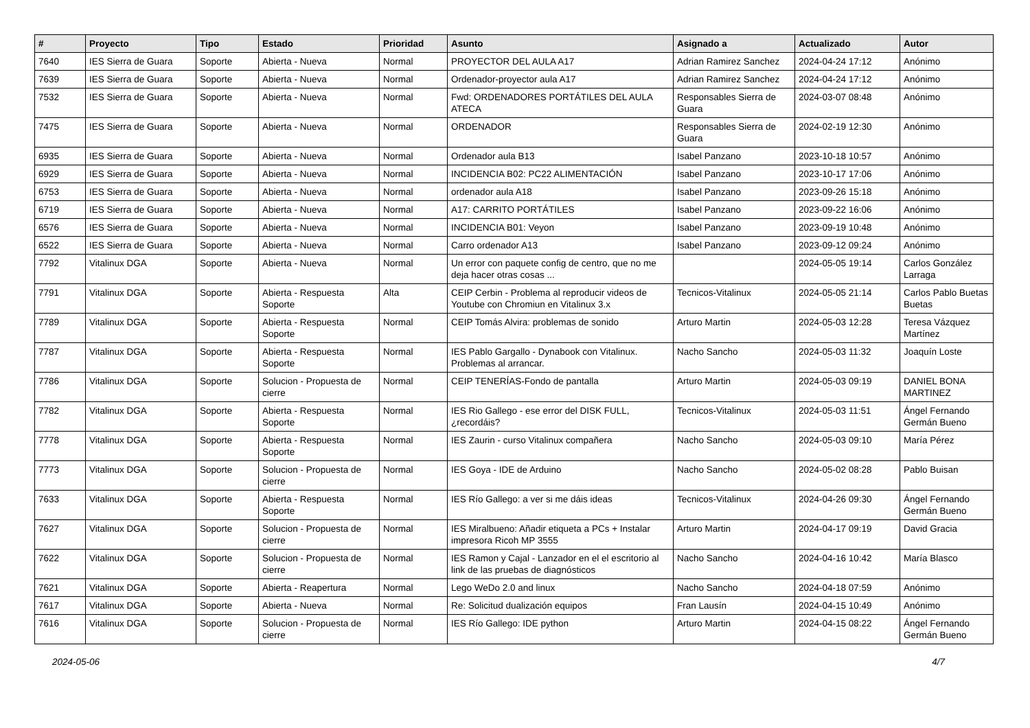| # | Proyecto | Tipo | Estado | Prioridad | Asunto | Asignado a | Actualizado | Autor |
| --- | --- | --- | --- | --- | --- | --- | --- | --- |
| 7640 | IES Sierra de Guara | Soporte | Abierta - Nueva | Normal | PROYECTOR DEL AULA A17 | Adrian Ramirez Sanchez | 2024-04-24 17:12 | Anónimo |
| 7639 | IES Sierra de Guara | Soporte | Abierta - Nueva | Normal | Ordenador-proyector aula A17 | Adrian Ramirez Sanchez | 2024-04-24 17:12 | Anónimo |
| 7532 | IES Sierra de Guara | Soporte | Abierta - Nueva | Normal | Fwd: ORDENADORES PORTÁTILES DEL AULA ATECA | Responsables Sierra de Guara | 2024-03-07 08:48 | Anónimo |
| 7475 | IES Sierra de Guara | Soporte | Abierta - Nueva | Normal | ORDENADOR | Responsables Sierra de Guara | 2024-02-19 12:30 | Anónimo |
| 6935 | IES Sierra de Guara | Soporte | Abierta - Nueva | Normal | Ordenador aula B13 | Isabel Panzano | 2023-10-18 10:57 | Anónimo |
| 6929 | IES Sierra de Guara | Soporte | Abierta - Nueva | Normal | INCIDENCIA B02: PC22 ALIMENTACIÓN | Isabel Panzano | 2023-10-17 17:06 | Anónimo |
| 6753 | IES Sierra de Guara | Soporte | Abierta - Nueva | Normal | ordenador aula A18 | Isabel Panzano | 2023-09-26 15:18 | Anónimo |
| 6719 | IES Sierra de Guara | Soporte | Abierta - Nueva | Normal | A17: CARRITO PORTÁTILES | Isabel Panzano | 2023-09-22 16:06 | Anónimo |
| 6576 | IES Sierra de Guara | Soporte | Abierta - Nueva | Normal | INCIDENCIA B01: Veyon | Isabel Panzano | 2023-09-19 10:48 | Anónimo |
| 6522 | IES Sierra de Guara | Soporte | Abierta - Nueva | Normal | Carro ordenador A13 | Isabel Panzano | 2023-09-12 09:24 | Anónimo |
| 7792 | Vitalinux DGA | Soporte | Abierta - Nueva | Normal | Un error con paquete config de centro, que no me deja hacer otras cosas ... | | 2024-05-05 19:14 | Carlos González Larraga |
| 7791 | Vitalinux DGA | Soporte | Abierta - Respuesta Soporte | Alta | CEIP Cerbin - Problema al reproducir videos de Youtube con Chromiun en Vitalinux 3.x | Tecnicos-Vitalinux | 2024-05-05 21:14 | Carlos Pablo Buetas Buetas |
| 7789 | Vitalinux DGA | Soporte | Abierta - Respuesta Soporte | Normal | CEIP Tomás Alvira: problemas de sonido | Arturo Martin | 2024-05-03 12:28 | Teresa Vázquez Martínez |
| 7787 | Vitalinux DGA | Soporte | Abierta - Respuesta Soporte | Normal | IES Pablo Gargallo - Dynabook con Vitalinux. Problemas al arrancar. | Nacho Sancho | 2024-05-03 11:32 | Joaquín Loste |
| 7786 | Vitalinux DGA | Soporte | Solucion - Propuesta de cierre | Normal | CEIP TENERÍAS-Fondo de pantalla | Arturo Martin | 2024-05-03 09:19 | DANIEL BONA MARTINEZ |
| 7782 | Vitalinux DGA | Soporte | Abierta - Respuesta Soporte | Normal | IES Rio Gallego - ese error del DISK FULL, ¿recordáis? | Tecnicos-Vitalinux | 2024-05-03 11:51 | Ángel Fernando Germán Bueno |
| 7778 | Vitalinux DGA | Soporte | Abierta - Respuesta Soporte | Normal | IES Zaurin - curso Vitalinux compañera | Nacho Sancho | 2024-05-03 09:10 | María Pérez |
| 7773 | Vitalinux DGA | Soporte | Solucion - Propuesta de cierre | Normal | IES Goya - IDE de Arduino | Nacho Sancho | 2024-05-02 08:28 | Pablo Buisan |
| 7633 | Vitalinux DGA | Soporte | Abierta - Respuesta Soporte | Normal | IES Río Gallego: a ver si me dáis ideas | Tecnicos-Vitalinux | 2024-04-26 09:30 | Ángel Fernando Germán Bueno |
| 7627 | Vitalinux DGA | Soporte | Solucion - Propuesta de cierre | Normal | IES Miralbueno: Añadir etiqueta a PCs + Instalar impresora Ricoh MP 3555 | Arturo Martin | 2024-04-17 09:19 | David Gracia |
| 7622 | Vitalinux DGA | Soporte | Solucion - Propuesta de cierre | Normal | IES Ramon y Cajal - Lanzador en el el escritorio al link de las pruebas de diagnósticos | Nacho Sancho | 2024-04-16 10:42 | María Blasco |
| 7621 | Vitalinux DGA | Soporte | Abierta - Reapertura | Normal | Lego WeDo 2.0 and linux | Nacho Sancho | 2024-04-18 07:59 | Anónimo |
| 7617 | Vitalinux DGA | Soporte | Abierta - Nueva | Normal | Re: Solicitud dualización equipos | Fran Lausín | 2024-04-15 10:49 | Anónimo |
| 7616 | Vitalinux DGA | Soporte | Solucion - Propuesta de cierre | Normal | IES Río Gallego: IDE python | Arturo Martin | 2024-04-15 08:22 | Ángel Fernando Germán Bueno |
2024-05-06 4/7